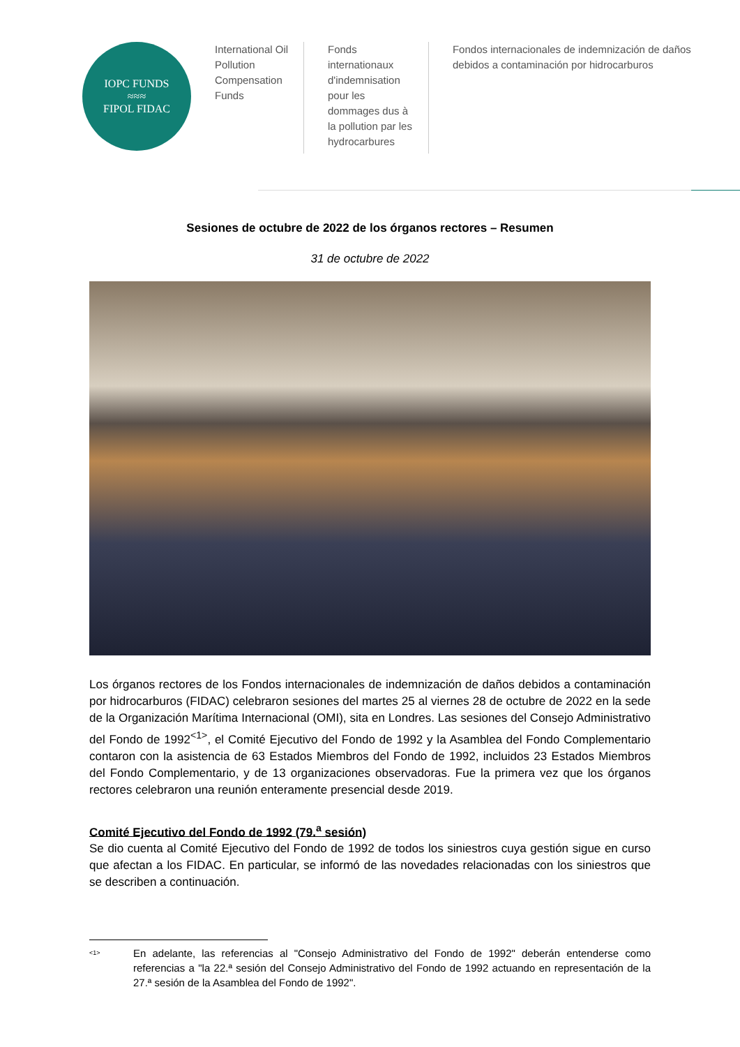IOPC FUNDS
≈≈≈
FIPOL FIDAC
International Oil Pollution Compensation Funds
Fonds internationaux d'indemnisation pour les dommages dus à la pollution par les hydrocarbures
Fondos internacionales de indemnización de daños debidos a contaminación por hidrocarburos
Sesiones de octubre de 2022 de los órganos rectores – Resumen
31 de octubre de 2022
Los órganos rectores de los Fondos internacionales de indemnización de daños debidos a contaminación por hidrocarburos (FIDAC) celebraron sesiones del martes 25 al viernes 28 de octubre de 2022 en la sede de la Organización Marítima Internacional (OMI), sita en Londres. Las sesiones del Consejo Administrativo del Fondo de 1992<sup><1></sup>, el Comité Ejecutivo del Fondo de 1992 y la Asamblea del Fondo Complementario contaron con la asistencia de 63 Estados Miembros del Fondo de 1992, incluidos 23 Estados Miembros del Fondo Complementario, y de 13 organizaciones observadoras. Fue la primera vez que los órganos rectores celebraron una reunión enteramente presencial desde 2019.
Comité Ejecutivo del Fondo de 1992 (79.<sup>a</sup> sesión)
Se dio cuenta al Comité Ejecutivo del Fondo de 1992 de todos los siniestros cuya gestión sigue en curso que afectan a los FIDAC. En particular, se informó de las novedades relacionadas con los siniestros que se describen a continuación.
<sup><1></sup>
En adelante, las referencias al "Consejo Administrativo del Fondo de 1992" deberán entenderse como referencias a "la 22.ª sesión del Consejo Administrativo del Fondo de 1992 actuando en representación de la 27.ª sesión de la Asamblea del Fondo de 1992".